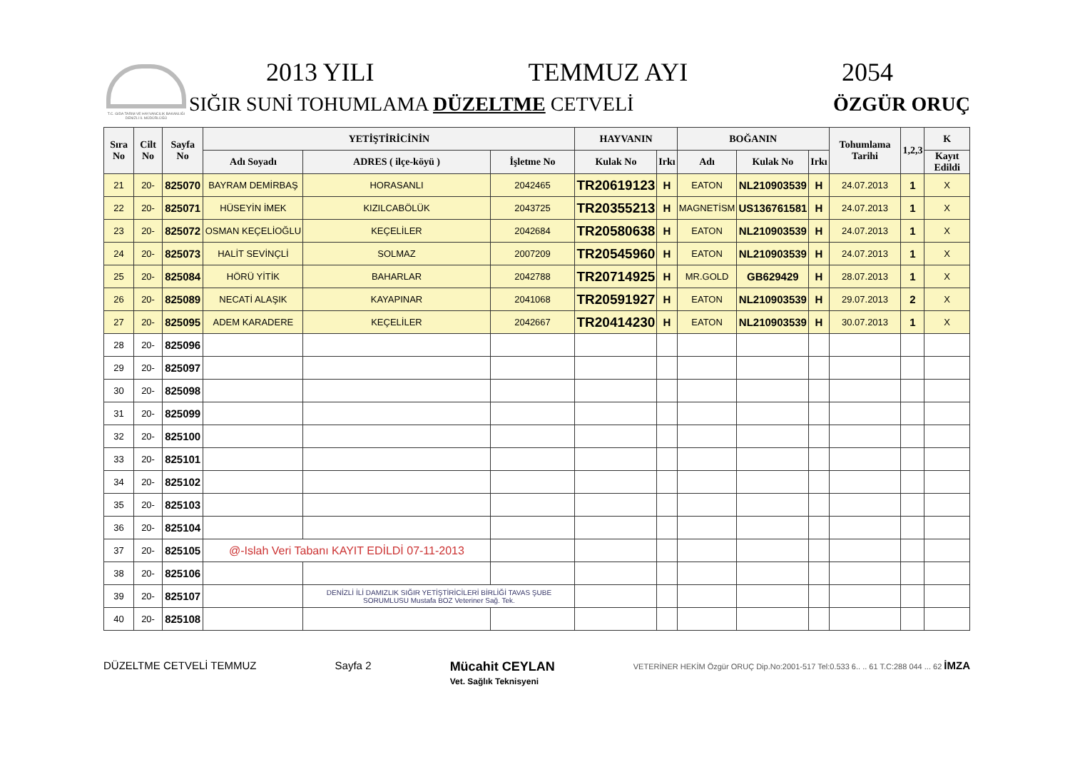T.C. GIDA TARIM VE HAYVANCILIK BAKANLIĞI DENİZLİ İL MÜDÜRLÜĞÜ
2013 YILI TEMMUZ AYI 2054
SIĞIR SUNİ TOHUMLAMA DÜZELTME CETVELİ ÖZGÜR ORUÇ
| Sıra No | Cilt No | Sayfa No | YETİŞTİRİCİNİN | | | HAYVANIN | | BOĞANIN | | | Tohumlama Tarihi | 1,2,3 | K |
| --- | --- | --- | --- | --- | --- | --- | --- | --- | --- | --- | --- | --- | --- |
| | | | Adı Soyadı | ADRES ( ilçe-köyü ) | İşletme No | Kulak No | Irkı | Adı | Kulak No | Irkı | | | Kayıt Edildi |
| 21 | 20- | 825070 | BAYRAM DEMİRBAŞ | HORASANLI | 2042465 | TR20619123 | H | EATON | NL210903539 | H | 24.07.2013 | 1 | X |
| 22 | 20- | 825071 | HÜSEYİN İMEK | KIZILCABÖLÜK | 2043725 | TR20355213 | H | MAGNETİSM | US136761581 | H | 24.07.2013 | 1 | X |
| 23 | 20- | 825072 | OSMAN KEÇELİOĞLU | KEÇELİLER | 2042684 | TR20580638 | H | EATON | NL210903539 | H | 24.07.2013 | 1 | X |
| 24 | 20- | 825073 | HALİT SEVİNÇLİ | SOLMAZ | 2007209 | TR20545960 | H | EATON | NL210903539 | H | 24.07.2013 | 1 | X |
| 25 | 20- | 825084 | HÖRÜ YİTİK | BAHARLAR | 2042788 | TR20714925 | H | MR.GOLD | GB629429 | H | 28.07.2013 | 1 | X |
| 26 | 20- | 825089 | NECATİ ALAŞIK | KAYAPINAR | 2041068 | TR20591927 | H | EATON | NL210903539 | H | 29.07.2013 | 2 | X |
| 27 | 20- | 825095 | ADEM KARADERE | KEÇELİLER | 2042667 | TR20414230 | H | EATON | NL210903539 | H | 30.07.2013 | 1 | X |
| 28 | 20- | 825096 | | | | | | | | | | | |
| 29 | 20- | 825097 | | | | | | | | | | | |
| 30 | 20- | 825098 | | | | | | | | | | | |
| 31 | 20- | 825099 | | | | | | | | | | | |
| 32 | 20- | 825100 | | | | | | | | | | | |
| 33 | 20- | 825101 | | | | | | | | | | | |
| 34 | 20- | 825102 | | | | | | | | | | | |
| 35 | 20- | 825103 | | | | | | | | | | | |
| 36 | 20- | 825104 | | | | | | | | | | | |
| 37 | 20- | 825105 | @-Islah Veri Tabanı KAYIT EDİLDİ 07-11-2013 | | | | | | | | | | |
| 38 | 20- | 825106 | | | | | | | | | | | |
| 39 | 20- | 825107 | | DENİZLİ İLİ DAMIZLIK SIĞIR YETİŞTİRİCİLERİ BİRLİĞİ TAVAS ŞUBE SORUMLUSU Mustafa BOZ Veteriner Sağ. Tek. | | | | | | | | | |
| 40 | 20- | 825108 | | | | | | | | | | | |
DÜZELTME CETVELİ TEMMUZ Sayfa 2 Mücahit CEYLAN
Vet. Sağlık Teknisyeni VETERİNER HEKİM Özgür ORUÇ Dip.No:2001-517 Tel:0.533 6.. .. 61 T.C:288 044 ... 62 İMZA